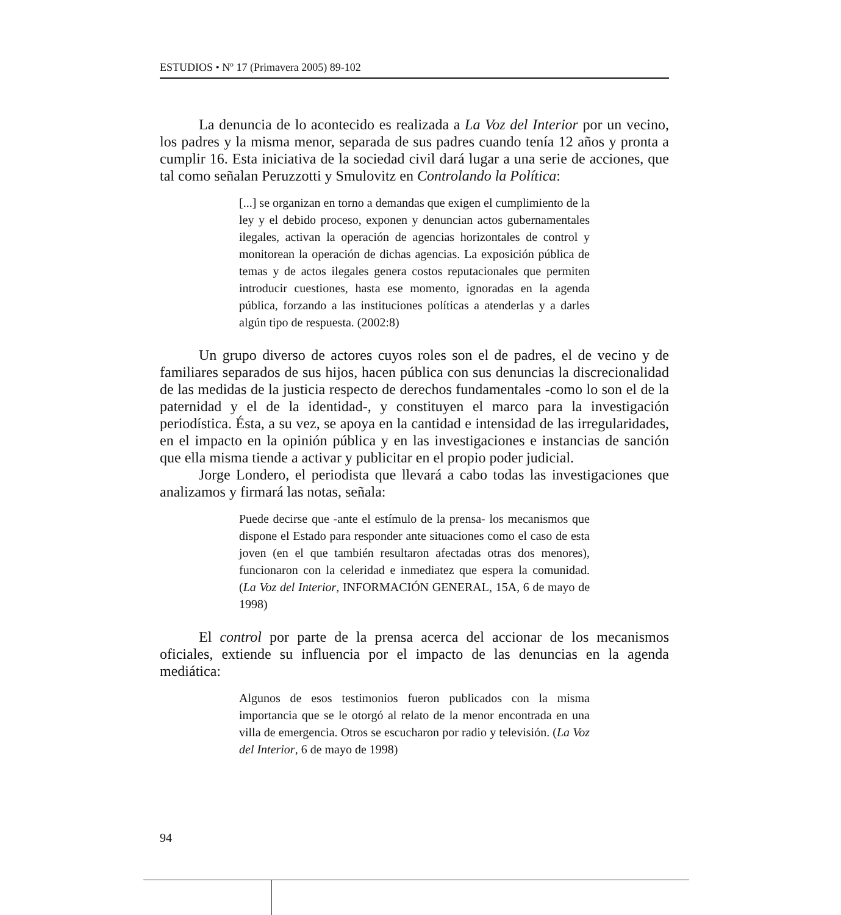ESTUDIOS • Nº 17 (Primavera 2005) 89-102
La denuncia de lo acontecido es realizada a La Voz del Interior por un vecino, los padres y la misma menor, separada de sus padres cuando tenía 12 años y pronta a cumplir 16. Esta iniciativa de la sociedad civil dará lugar a una serie de acciones, que tal como señalan Peruzzotti y Smulovitz en Controlando la Política:
[...] se organizan en torno a demandas que exigen el cumplimiento de la ley y el debido proceso, exponen y denuncian actos gubernamentales ilegales, activan la operación de agencias horizontales de control y monitorean la operación de dichas agencias. La exposición pública de temas y de actos ilegales genera costos reputacionales que permiten introducir cuestiones, hasta ese momento, ignoradas en la agenda pública, forzando a las instituciones políticas a atenderlas y a darles algún tipo de respuesta. (2002:8)
Un grupo diverso de actores cuyos roles son el de padres, el de vecino y de familiares separados de sus hijos, hacen pública con sus denuncias la discrecionalidad de las medidas de la justicia respecto de derechos fundamentales -como lo son el de la paternidad y el de la identidad-, y constituyen el marco para la investigación periodística. Ésta, a su vez, se apoya en la cantidad e intensidad de las irregularidades, en el impacto en la opinión pública y en las investigaciones e instancias de sanción que ella misma tiende a activar y publicitar en el propio poder judicial.
Jorge Londero, el periodista que llevará a cabo todas las investigaciones que analizamos y firmará las notas, señala:
Puede decirse que -ante el estímulo de la prensa- los mecanismos que dispone el Estado para responder ante situaciones como el caso de esta joven (en el que también resultaron afectadas otras dos menores), funcionaron con la celeridad e inmediatez que espera la comunidad. (La Voz del Interior, INFORMACIÓN GENERAL, 15A, 6 de mayo de 1998)
El control por parte de la prensa acerca del accionar de los mecanismos oficiales, extiende su influencia por el impacto de las denuncias en la agenda mediática:
Algunos de esos testimonios fueron publicados con la misma importancia que se le otorgó al relato de la menor encontrada en una villa de emergencia. Otros se escucharon por radio y televisión. (La Voz del Interior, 6 de mayo de 1998)
94